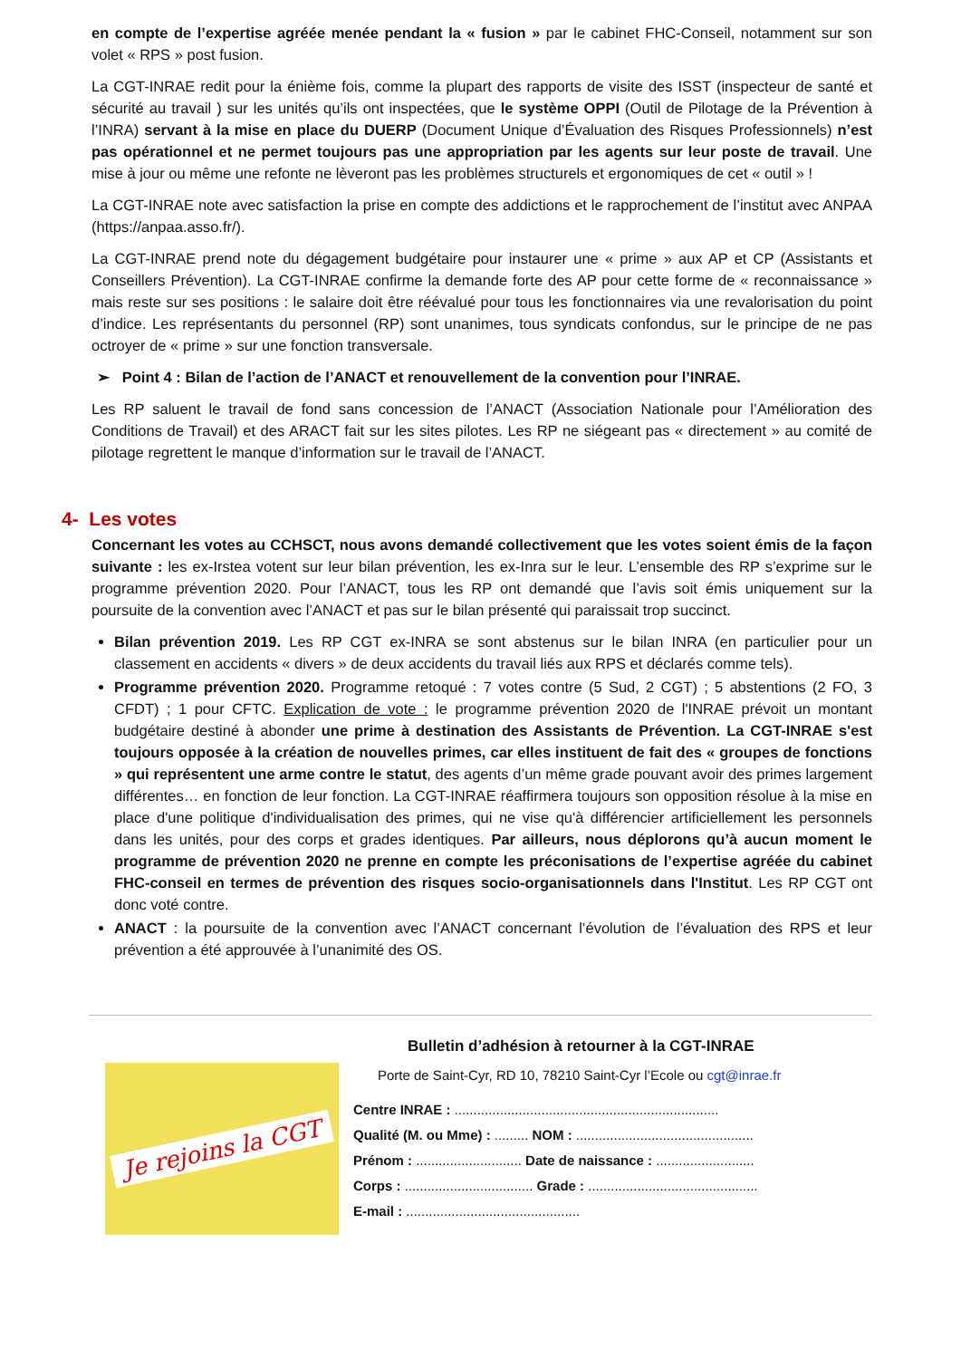en compte de l’expertise agréée menée pendant la « fusion » par le cabinet FHC-Conseil, notamment sur son volet « RPS » post fusion.
La CGT-INRAE redit pour la énième fois, comme la plupart des rapports de visite des ISST (inspecteur de santé et sécurité au travail ) sur les unités qu’ils ont inspectées, que le système OPPI (Outil de Pilotage de la Prévention à l’INRA) servant à la mise en place du DUERP (Document Unique d’Évaluation des Risques Professionnels) n’est pas opérationnel et ne permet toujours pas une appropriation par les agents sur leur poste de travail. Une mise à jour ou même une refonte ne lèveront pas les problèmes structurels et ergonomiques de cet « outil » !
La CGT-INRAE note avec satisfaction la prise en compte des addictions et le rapprochement de l’institut avec ANPAA (https://anpaa.asso.fr/).
La CGT-INRAE prend note du dégagement budgétaire pour instaurer une « prime » aux AP et CP (Assistants et Conseillers Prévention). La CGT-INRAE confirme la demande forte des AP pour cette forme de « reconnaissance » mais reste sur ses positions : le salaire doit être réévalué pour tous les fonctionnaires via une revalorisation du point d’indice. Les représentants du personnel (RP) sont unanimes, tous syndicats confondus, sur le principe de ne pas octroyer de « prime » sur une fonction transversale.
➢ Point 4 : Bilan de l’action de l’ANACT et renouvellement de la convention pour l’INRAE.
Les RP saluent le travail de fond sans concession de l’ANACT (Association Nationale pour l’Amélioration des Conditions de Travail) et des ARACT fait sur les sites pilotes. Les RP ne siégeant pas « directement » au comité de pilotage regrettent le manque d’information sur le travail de l’ANACT.
4- Les votes
Concernant les votes au CCHSCT, nous avons demandé collectivement que les votes soient émis de la façon suivante : les ex-Irstea votent sur leur bilan prévention, les ex-Inra sur le leur. L’ensemble des RP s’exprime sur le programme prévention 2020. Pour l’ANACT, tous les RP ont demandé que l’avis soit émis uniquement sur la poursuite de la convention avec l’ANACT et pas sur le bilan présenté qui paraissait trop succinct.
Bilan prévention 2019. Les RP CGT ex-INRA se sont abstenus sur le bilan INRA (en particulier pour un classement en accidents « divers » de deux accidents du travail liés aux RPS et déclarés comme tels).
Programme prévention 2020. Programme retoqué : 7 votes contre (5 Sud, 2 CGT) ; 5 abstentions (2 FO, 3 CFDT) ; 1 pour CFTC. Explication de vote : le programme prévention 2020 de l'INRAE prévoit un montant budgétaire destiné à abonder une prime à destination des Assistants de Prévention. La CGT-INRAE s'est toujours opposée à la création de nouvelles primes, car elles instituent de fait des « groupes de fonctions » qui représentent une arme contre le statut, des agents d’un même grade pouvant avoir des primes largement différentes… en fonction de leur fonction. La CGT-INRAE réaffirmera toujours son opposition résolue à la mise en place d'une politique d'individualisation des primes, qui ne vise qu'à différencier artificiellement les personnels dans les unités, pour des corps et grades identiques. Par ailleurs, nous déplorons qu’à aucun moment le programme de prévention 2020 ne prenne en compte les préconisations de l’expertise agréée du cabinet FHC-conseil en termes de prévention des risques socio-organisationnels dans l'Institut. Les RP CGT ont donc voté contre.
ANACT : la poursuite de la convention avec l’ANACT concernant l’évolution de l’évaluation des RPS et leur prévention a été approuvée à l’unanimité des OS.
Je rejoins la CGT
Bulletin d’adhésion à retourner à la CGT-INRAE
Porte de Saint-Cyr, RD 10, 78210 Saint-Cyr l’Ecole ou cgt@inrae.fr
Centre INRAE : ......................................................................
Qualité (M. ou Mme) : ......... NOM : ...............................................
Prénom : ............................ Date de naissance : ..........................
Corps : .................................. Grade : .............................................
E-mail : ..............................................